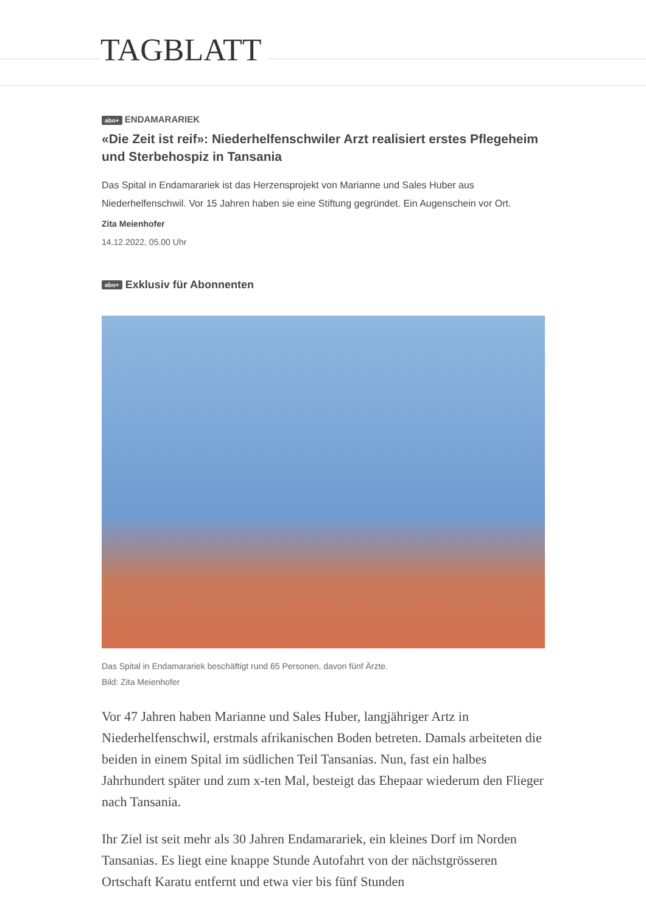TAGBLATT
abo+ ENDAMARARIEK
«Die Zeit ist reif»: Niederhelfenschwiler Arzt realisiert erstes Pflegeheim und Sterbehospiz in Tansania
Das Spital in Endamarariek ist das Herzensprojekt von Marianne und Sales Huber aus Niederhelfenschwil. Vor 15 Jahren haben sie eine Stiftung gegründet. Ein Augenschein vor Ort.
Zita Meienhofer
14.12.2022, 05.00 Uhr
abo+ Exklusiv für Abonnenten
Das Spital in Endamarariek beschäftigt rund 65 Personen, davon fünf Ärzte.
Bild: Zita Meienhofer
Vor 47 Jahren haben Marianne und Sales Huber, langjähriger Artz in Niederhelfenschwil, erstmals afrikanischen Boden betreten. Damals arbeiteten die beiden in einem Spital im südlichen Teil Tansanias. Nun, fast ein halbes Jahrhundert später und zum x-ten Mal, besteigt das Ehepaar wiederum den Flieger nach Tansania.
Ihr Ziel ist seit mehr als 30 Jahren Endamarariek, ein kleines Dorf im Norden Tansanias. Es liegt eine knappe Stunde Autofahrt von der nächstgrösseren Ortschaft Karatu entfernt und etwa vier bis fünf Stunden